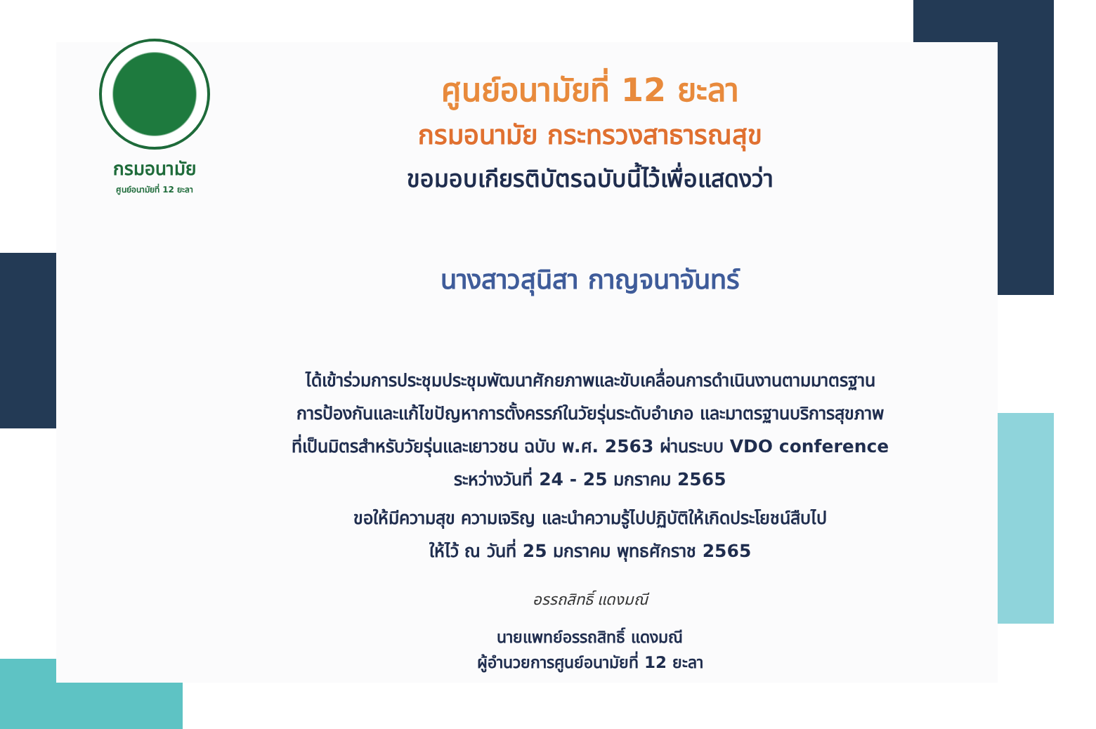กรมอนามัย
ศูนย์อนามัยที่ 12 ยะลา
ศูนย์อนามัยที่ 12 ยะลา
กรมอนามัย กระทรวงสาธารณสุข
ขอมอบเกียรติบัตรฉบับนี้ไว้เพื่อแสดงว่า
นางสาวสุนิสา กาญจนาจันทร์
ได้เข้าร่วมการประชุมประชุมพัฒนาศักยภาพและขับเคลื่อนการดำเนินงานตามมาตรฐาน
การป้องกันและแก้ไขปัญหาการตั้งครรภ์ในวัยรุ่นระดับอำเภอ และมาตรฐานบริการสุขภาพ
ที่เป็นมิตรสำหรับวัยรุ่นและเยาวชน ฉบับ พ.ศ. 2563 ผ่านระบบ VDO conference
ระหว่างวันที่ 24 - 25 มกราคม 2565
ขอให้มีความสุข ความเจริญ และนำความรู้ไปปฏิบัติให้เกิดประโยชน์สืบไป
ให้ไว้ ณ วันที่ 25 มกราคม พุทธศักราช 2565
อรรถสิทธิ์ แดงมณี
นายแพทย์อรรถสิทธิ์ แดงมณี
ผู้อำนวยการศูนย์อนามัยที่ 12 ยะลา